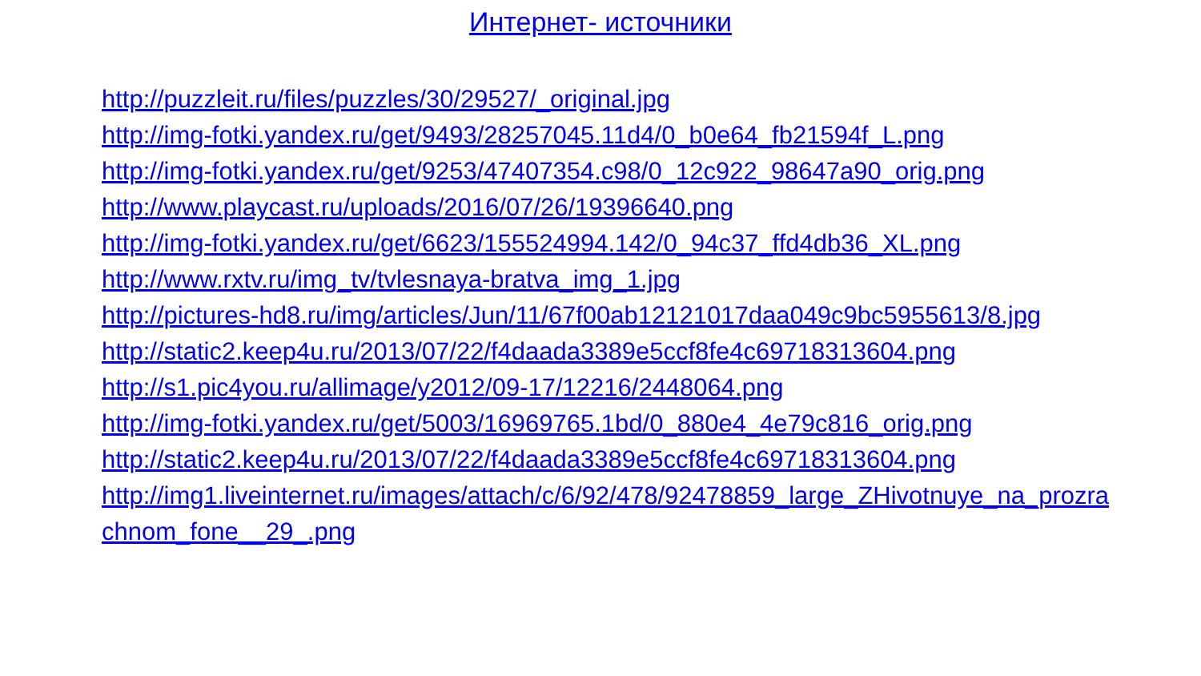Интернет- источники
http://puzzleit.ru/files/puzzles/30/29527/_original.jpg
http://img-fotki.yandex.ru/get/9493/28257045.11d4/0_b0e64_fb21594f_L.png
http://img-fotki.yandex.ru/get/9253/47407354.c98/0_12c922_98647a90_orig.png
http://www.playcast.ru/uploads/2016/07/26/19396640.png
http://img-fotki.yandex.ru/get/6623/155524994.142/0_94c37_ffd4db36_XL.png
http://www.rxtv.ru/img_tv/tvlesnaya-bratva_img_1.jpg
http://pictures-hd8.ru/img/articles/Jun/11/67f00ab12121017daa049c9bc5955613/8.jpg
http://static2.keep4u.ru/2013/07/22/f4daada3389e5ccf8fe4c69718313604.png
http://s1.pic4you.ru/allimage/y2012/09-17/12216/2448064.png
http://img-fotki.yandex.ru/get/5003/16969765.1bd/0_880e4_4e79c816_orig.png
http://static2.keep4u.ru/2013/07/22/f4daada3389e5ccf8fe4c69718313604.png
http://img1.liveinternet.ru/images/attach/c/6/92/478/92478859_large_ZHivotnuye_na_prozrachnom_fone__29_.png